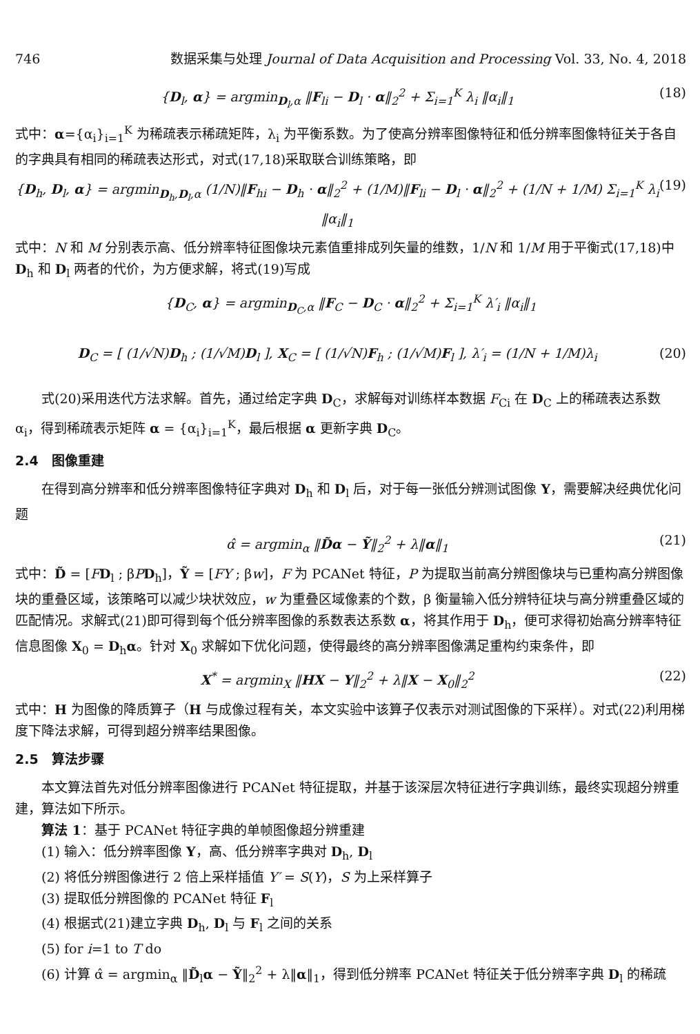746 数据采集与处理 Journal of Data Acquisition and Processing Vol. 33, No. 4, 2018
{D<sub>l</sub>, α} = argmin<sub>D<sub>l</sub>,α</sub> ‖F<sub>li</sub> − D<sub>l</sub> · α‖<sub>2</sub><sup>2</sup> + Σ<sub>i=1</sub><sup>K</sup> λ<sub>i</sub> ‖α<sub>i</sub>‖<sub>1</sub> (18)
式中：α={α<sub>i</sub>}<sub>i=1</sub><sup>K</sup> 为稀疏表示稀疏矩阵，λ<sub>i</sub> 为平衡系数。为了使高分辨率图像特征和低分辨率图像特征关于各自的字典具有相同的稀疏表达形式，对式(17,18)采取联合训练策略，即
{D<sub>h</sub>, D<sub>l</sub>, α} = argmin<sub>D<sub>h</sub>,D<sub>l</sub>,α</sub> (1/N)‖F<sub>hi</sub> − D<sub>h</sub> · α‖<sub>2</sub><sup>2</sup> + (1/M)‖F<sub>li</sub> − D<sub>l</sub> · α‖<sub>2</sub><sup>2</sup> + (1/N + 1/M) Σ<sub>i=1</sub><sup>K</sup> λ<sub>i</sub> ‖α<sub>i</sub>‖<sub>1</sub> (19)
式中：N 和 M 分别表示高、低分辨率特征图像块元素值重排成列矢量的维数，1/N 和 1/M 用于平衡式(17,18)中 D<sub>h</sub> 和 D<sub>l</sub> 两者的代价，为方便求解，将式(19)写成
{D<sub>C</sub>, α} = argmin<sub>D<sub>C</sub>,α</sub> ‖F<sub>C</sub> − D<sub>C</sub> · α‖<sub>2</sub><sup>2</sup> + Σ<sub>i=1</sub><sup>K</sup> λ′<sub>i</sub> ‖α<sub>i</sub>‖<sub>1</sub>
D<sub>C</sub> = [ (1/√N)D<sub>h</sub> ; (1/√M)D<sub>l</sub> ], X<sub>C</sub> = [ (1/√N)F<sub>h</sub> ; (1/√M)F<sub>l</sub> ], λ′<sub>i</sub> = (1/N + 1/M)λ<sub>i</sub> (20)
式(20)采用迭代方法求解。首先，通过给定字典 D<sub>C</sub>，求解每对训练样本数据 F<sub>Ci</sub> 在 D<sub>C</sub> 上的稀疏表达系数 α<sub>i</sub>，得到稀疏表示矩阵 α = {α<sub>i</sub>}<sub>i=1</sub><sup>K</sup>，最后根据 α 更新字典 D<sub>C</sub>。
2.4　图像重建
在得到高分辨率和低分辨率图像特征字典对 D<sub>h</sub> 和 D<sub>l</sub> 后，对于每一张低分辨测试图像 Y，需要解决经典优化问题
α̂ = argmin<sub>α</sub> ‖D̃α − Ỹ‖<sub>2</sub><sup>2</sup> + λ‖α‖<sub>1</sub> (21)
式中：D̃ = [FD<sub>l</sub> ; βPD<sub>h</sub>]，Ỹ = [FY ; βw]，F 为 PCANet 特征，P 为提取当前高分辨图像块与已重构高分辨图像块的重叠区域，该策略可以减少块状效应，w 为重叠区域像素的个数，β 衡量输入低分辨特征块与高分辨重叠区域的匹配情况。求解式(21)即可得到每个低分辨率图像的系数表达系数 α，将其作用于 D<sub>h</sub>，便可求得初始高分辨率特征信息图像 X<sub>0</sub> = D<sub>h</sub>α。针对 X<sub>0</sub> 求解如下优化问题，使得最终的高分辨率图像满足重构约束条件，即
X<sup>*</sup> = argmin<sub>X</sub> ‖HX − Y‖<sub>2</sub><sup>2</sup> + λ‖X − X<sub>0</sub>‖<sub>2</sub><sup>2</sup> (22)
式中：H 为图像的降质算子（H 与成像过程有关，本文实验中该算子仅表示对测试图像的下采样）。对式(22)利用梯度下降法求解，可得到超分辨率结果图像。
2.5　算法步骤
本文算法首先对低分辨率图像进行 PCANet 特征提取，并基于该深层次特征进行字典训练，最终实现超分辨重建，算法如下所示。
算法 1：基于 PCANet 特征字典的单帧图像超分辨重建
(1) 输入：低分辨率图像 Y，高、低分辨率字典对 D<sub>h</sub>, D<sub>l</sub>
(2) 将低分辨图像进行 2 倍上采样插值 Y′ = S(Y)，S 为上采样算子
(3) 提取低分辨图像的 PCANet 特征 F<sub>l</sub>
(4) 根据式(21)建立字典 D<sub>h</sub>, D<sub>l</sub> 与 F<sub>l</sub> 之间的关系
(5) for i=1 to T do
(6) 计算 α̂ = argmin<sub>α</sub> ‖D̃<sub>l</sub>α − Ỹ‖<sub>2</sub><sup>2</sup> + λ‖α‖<sub>1</sub>，得到低分辨率 PCANet 特征关于低分辨率字典 D<sub>l</sub> 的稀疏